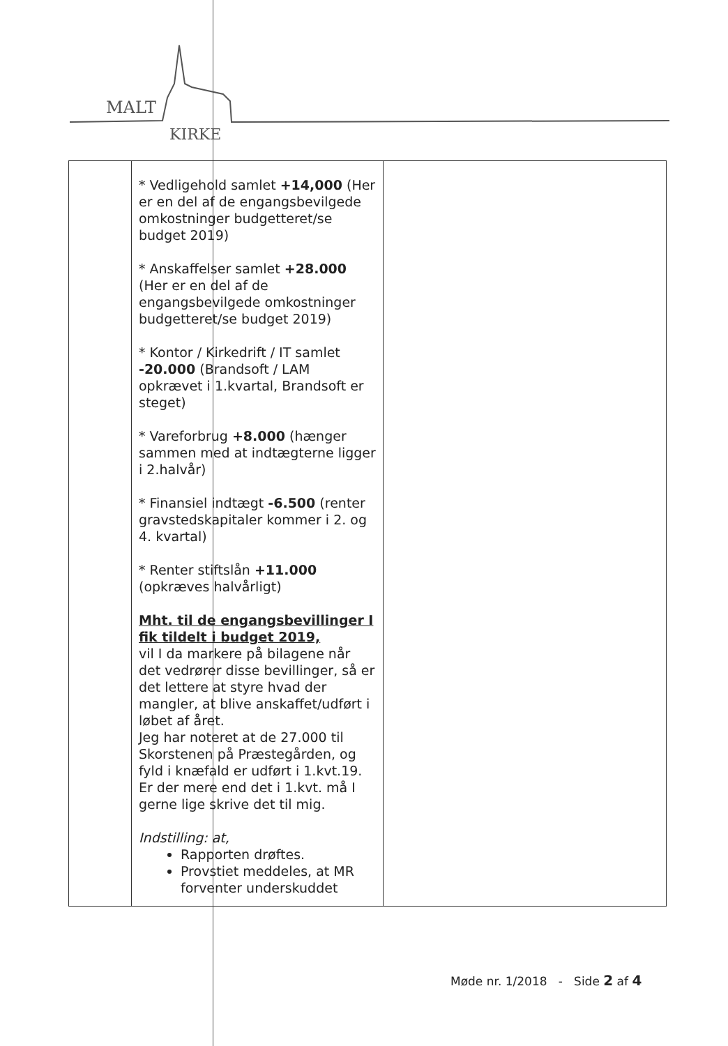MALT
KIRKE
| | * Vedligehold samlet +14,000 (Her er en del af de engangsbevilgede omkostninger budgetteret/se budget 2019) * Anskaffelser samlet +28.000 (Her er en del af de engangsbevilgede omkostninger budgetteret/se budget 2019) * Kontor / Kirkedrift / IT samlet -20.000 (Brandsoft / LAM opkrævet i 1.kvartal, Brandsoft er steget) * Vareforbrug +8.000 (hænger sammen med at indtægterne ligger i 2.halvår) * Finansiel indtægt -6.500 (renter gravstedskapitaler kommer i 2. og 4. kvartal) * Renter stiftslån +11.000 (opkræves halvårligt) Mht. til de engangsbevillinger I fik tildelt i budget 2019, vil I da markere på bilagene når det vedrører disse bevillinger, så er det lettere at styre hvad der mangler, at blive anskaffet/udført i løbet af året. Jeg har noteret at de 27.000 til Skorstenen på Præstegården, og fyld i knæfald er udført i 1.kvt.19. Er der mere end det i 1.kvt. må I gerne lige skrive det til mig. Indstilling: at, Rapporten drøftes. Provstiet meddeles, at MR forventer underskuddet | |
Møde nr. 1/2018 - Side 2 af 4